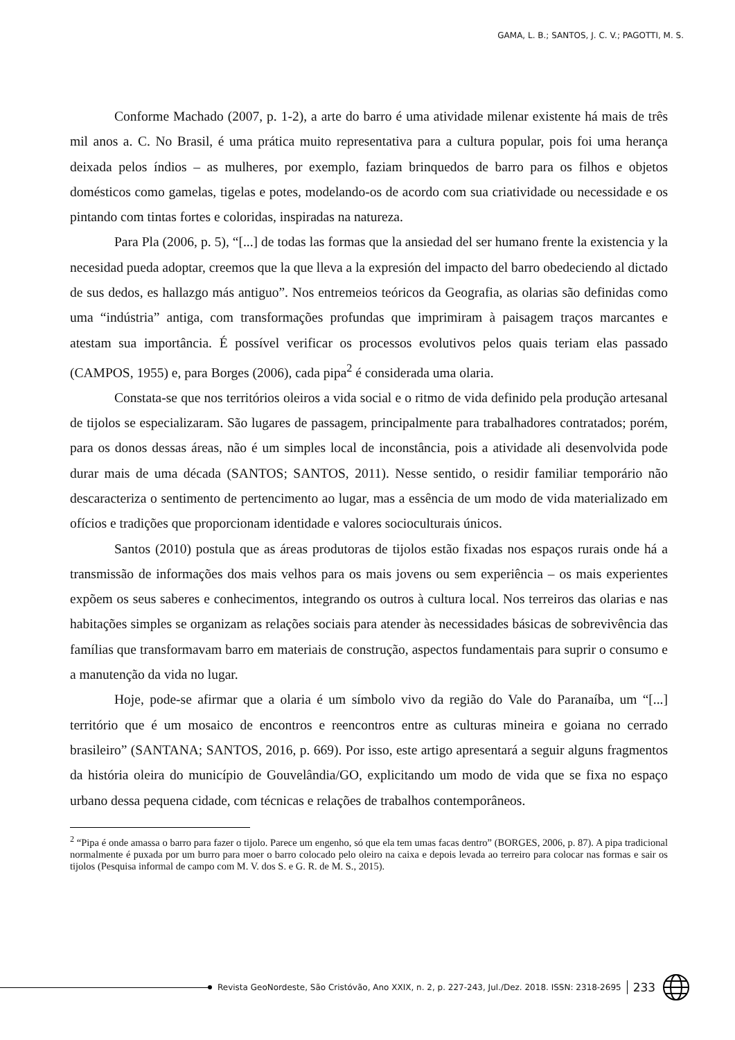GAMA, L. B.; SANTOS, J. C. V.; PAGOTTI, M. S.
Conforme Machado (2007, p. 1-2), a arte do barro é uma atividade milenar existente há mais de três mil anos a. C. No Brasil, é uma prática muito representativa para a cultura popular, pois foi uma herança deixada pelos índios – as mulheres, por exemplo, faziam brinquedos de barro para os filhos e objetos domésticos como gamelas, tigelas e potes, modelando-os de acordo com sua criatividade ou necessidade e os pintando com tintas fortes e coloridas, inspiradas na natureza.
Para Pla (2006, p. 5), “[...] de todas las formas que la ansiedad del ser humano frente la existencia y la necesidad pueda adoptar, creemos que la que lleva a la expresión del impacto del barro obedeciendo al dictado de sus dedos, es hallazgo más antiguo”. Nos entremeios teóricos da Geografia, as olarias são definidas como uma “indústria” antiga, com transformações profundas que imprimiram à paisagem traços marcantes e atestam sua importância. É possível verificar os processos evolutivos pelos quais teriam elas passado (CAMPOS, 1955) e, para Borges (2006), cada pipa<sup>2</sup> é considerada uma olaria.
Constata-se que nos territórios oleiros a vida social e o ritmo de vida definido pela produção artesanal de tijolos se especializaram. São lugares de passagem, principalmente para trabalhadores contratados; porém, para os donos dessas áreas, não é um simples local de inconstância, pois a atividade ali desenvolvida pode durar mais de uma década (SANTOS; SANTOS, 2011). Nesse sentido, o residir familiar temporário não descaracteriza o sentimento de pertencimento ao lugar, mas a essência de um modo de vida materializado em ofícios e tradições que proporcionam identidade e valores socioculturais únicos.
Santos (2010) postula que as áreas produtoras de tijolos estão fixadas nos espaços rurais onde há a transmissão de informações dos mais velhos para os mais jovens ou sem experiência – os mais experientes expõem os seus saberes e conhecimentos, integrando os outros à cultura local. Nos terreiros das olarias e nas habitações simples se organizam as relações sociais para atender às necessidades básicas de sobrevivência das famílias que transformavam barro em materiais de construção, aspectos fundamentais para suprir o consumo e a manutenção da vida no lugar.
Hoje, pode-se afirmar que a olaria é um símbolo vivo da região do Vale do Paranaíba, um “[...] território que é um mosaico de encontros e reencontros entre as culturas mineira e goiana no cerrado brasileiro” (SANTANA; SANTOS, 2016, p. 669). Por isso, este artigo apresentará a seguir alguns fragmentos da história oleira do município de Gouvelândia/GO, explicitando um modo de vida que se fixa no espaço urbano dessa pequena cidade, com técnicas e relações de trabalhos contemporâneos.
<sup>2</sup> “Pipa é onde amassa o barro para fazer o tijolo. Parece um engenho, só que ela tem umas facas dentro” (BORGES, 2006, p. 87). A pipa tradicional normalmente é puxada por um burro para moer o barro colocado pelo oleiro na caixa e depois levada ao terreiro para colocar nas formas e sair os tijolos (Pesquisa informal de campo com M. V. dos S. e G. R. de M. S., 2015).
Revista GeoNordeste, São Cristóvão, Ano XXIX, n. 2, p. 227-243, Jul./Dez. 2018. ISSN: 2318-2695 233